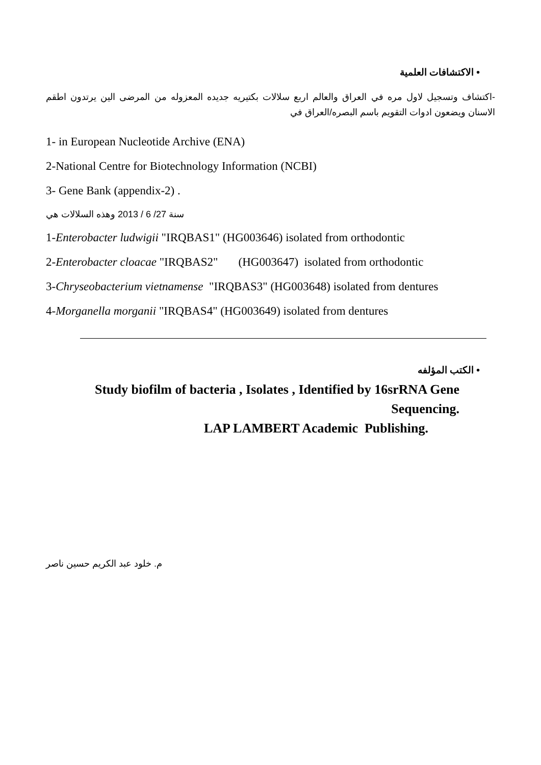• الاكتشافات العلمية
-اكتشاف وتسجيل لاول مره في العراق والعالم اربع سلالات بكتيريه جديده المعزوله من المرضى الين يرتدون اطقم الاسنان ويضعون ادوات التقويم باسم البصره/العراق في
1- in European Nucleotide Archive (ENA)
2-National Centre for Biotechnology Information (NCBI)
3- Gene Bank (appendix-2) .
سنة 27/ 6 / 2013 وهذه السلالات هي
1-Enterobacter ludwigii "IRQBAS1" (HG003646) isolated from orthodontic
2-Enterobacter cloacae "IRQBAS2" (HG003647) isolated from orthodontic
3-Chryseobacterium vietnamense "IRQBAS3" (HG003648) isolated from dentures
4-Morganella morganii "IRQBAS4" (HG003649) isolated from dentures
• الكتب المؤلفه
Study biofilm of bacteria , Isolates , Identified by 16srRNA Gene
Sequencing.
LAP LAMBERT Academic Publishing.
م. خلود عبد الكريم حسين ناصر